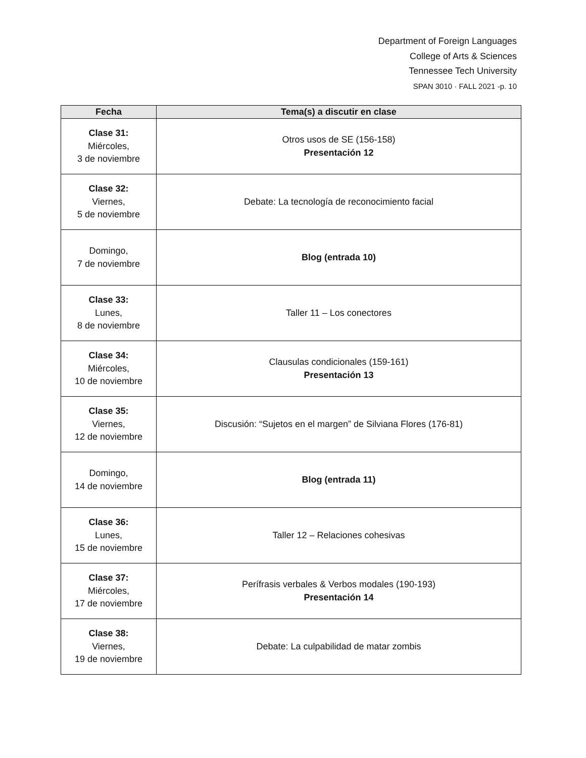Department of Foreign Languages
College of Arts & Sciences
Tennessee Tech University
SPAN 3010 · FALL 2021 -p. 10
| Fecha | Tema(s) a discutir en clase |
| --- | --- |
| Clase 31: Miércoles, 3 de noviembre | Otros usos de SE (156-158) Presentación 12 |
| Clase 32: Viernes, 5 de noviembre | Debate: La tecnología de reconocimiento facial |
| Domingo, 7 de noviembre | Blog (entrada 10) |
| Clase 33: Lunes, 8 de noviembre | Taller 11 – Los conectores |
| Clase 34: Miércoles, 10 de noviembre | Clausulas condicionales (159-161) Presentación 13 |
| Clase 35: Viernes, 12 de noviembre | Discusión: “Sujetos en el margen” de Silviana Flores (176-81) |
| Domingo, 14 de noviembre | Blog (entrada 11) |
| Clase 36: Lunes, 15 de noviembre | Taller 12 – Relaciones cohesivas |
| Clase 37: Miércoles, 17 de noviembre | Perífrasis verbales & Verbos modales (190-193) Presentación 14 |
| Clase 38: Viernes, 19 de noviembre | Debate: La culpabilidad de matar zombis |